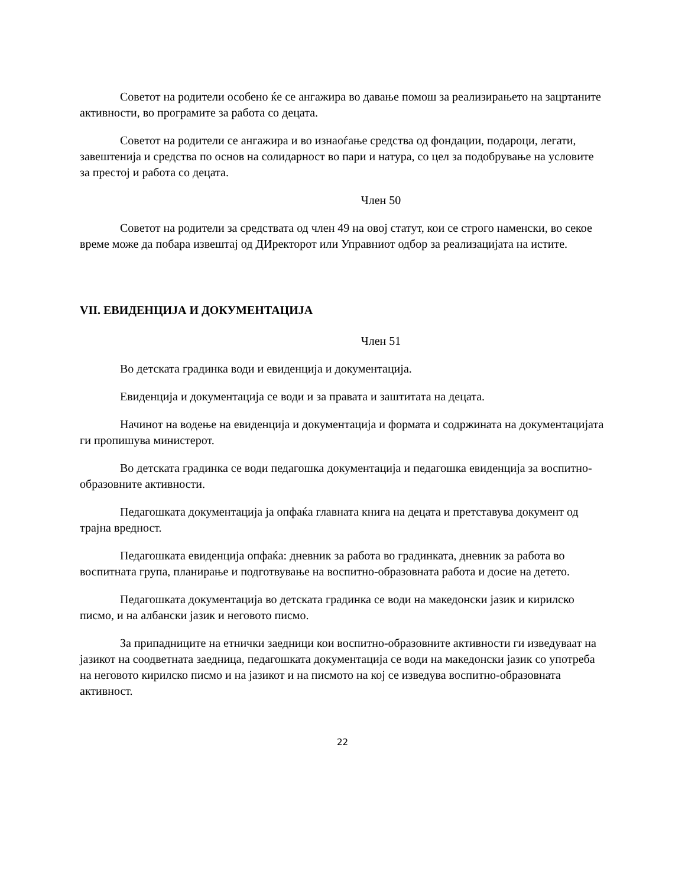Советот на родители особено ќе се ангажира во давање помош за реализирањето на зацртаните активности, во програмите за работа со децата.
Советот на родители се ангажира и во изнаоѓање средства од фондации, подароци, легати, завештенија и средства по основ на солидарност во пари и натура, со цел за подобрување на условите за престој и работа со децата.
Член 50
Советот на родители за средствата од член 49 на овој статут, кои се строго наменски, во секое време може да побара извештај од ДИректорот или Управниот одбор за реализацијата на иститe.
VII. ЕВИДЕНЦИЈА И ДОКУМЕНТАЦИЈА
Член 51
Во детската градинка води и евиденција и документација.
Евиденција и документација се води и за правата и заштитата на децата.
Начинот на водење на евиденција и документација и формата и содржината на документацијата ги пропишува министерот.
Во детската градинка се води педагошка документација и педагошка евиденција за воспитно-образовните активности.
Педагошката документација ја опфаќа главната книга на децата и претставува документ од трајна вредност.
Педагошката евиденција опфаќа: дневник за работа во градинката, дневник за работа во воспитната група, планирање и подготвување на воспитно-образовната работа и досие на детето.
Педагошката документација во детската градинка се води на македонски јазик и кирилско писмо, и на албански јазик и неговото писмо.
За припадниците на етнички заедници кои воспитно-образовните активности ги изведуваат на јазикот на соодветната заедница, педагошката документација се води на македонски јазик со употреба на неговото кирилско писмо и на јазикот и на писмото на кој се изведува воспитно-образовната активност.
22